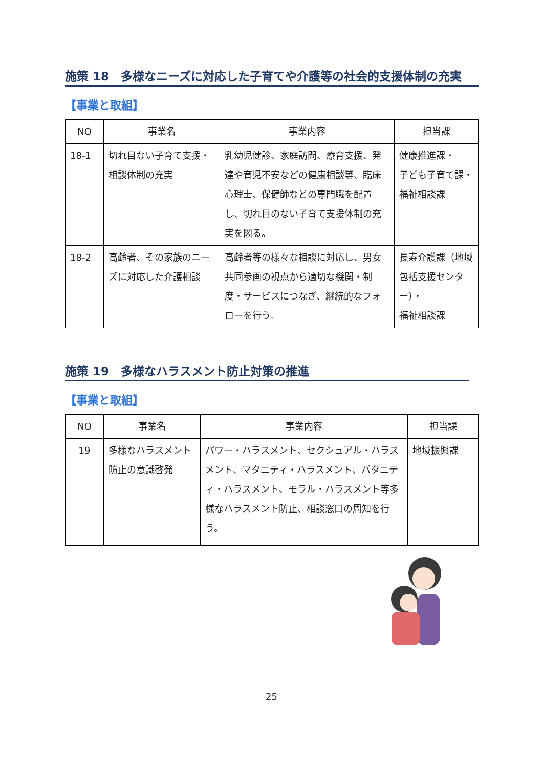施策 18　多様なニーズに対応した子育てや介護等の社会的支援体制の充実
【事業と取組】
| NO | 事業名 | 事業内容 | 担当課 |
| --- | --- | --- | --- |
| 18-1 | 切れ目ない子育て支援・相談体制の充実 | 乳幼児健診、家庭訪問、療育支援、発達や育児不安などの健康相談等、臨床心理士、保健師などの専門職を配置し、切れ目のない子育て支援体制の充実を図る。 | 健康推進課・ 子ども子育て課・福祉相談課 |
| 18-2 | 高齢者、その家族のニーズに対応した介護相談 | 高齢者等の様々な相談に対応し、男女共同参画の視点から適切な機関・制度・サービスにつなぎ、継続的なフォローを行う。 | 長寿介護課（地域包括支援センター）・ 福祉相談課 |
施策 19　多様なハラスメント防止対策の推進
【事業と取組】
| NO | 事業名 | 事業内容 | 担当課 |
| --- | --- | --- | --- |
| 19 | 多様なハラスメント防止の意識啓発 | パワー・ハラスメント、セクシュアル・ハラスメント、マタニティ・ハラスメント、パタニティ・ハラスメント、モラル・ハラスメント等多様なハラスメント防止、相談窓口の周知を行う。 | 地域振興課 |
25